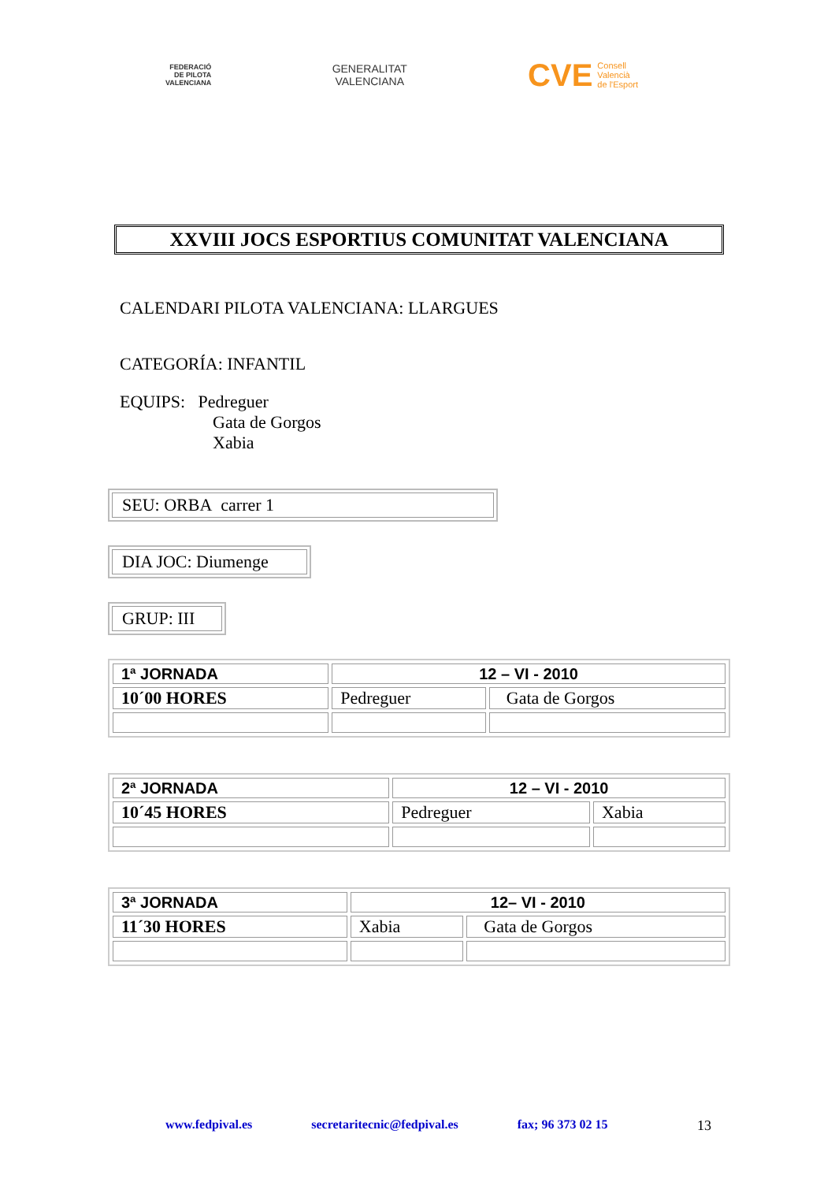FEDERACIÓ
DE PILOTA
VALENCIANA
GENERALITAT
VALENCIANA
CVE Consell
Valencià
de l'Esport
XXVIII JOCS ESPORTIUS COMUNITAT VALENCIANA
CALENDARI PILOTA VALENCIANA: LLARGUES
CATEGORÍA: INFANTIL
EQUIPS: Pedreguer
Gata de Gorgos
Xabia
SEU: ORBA carrer 1
DIA JOC: Diumenge
GRUP: III
| 1ª JORNADA | 12 – VI - 2010 | |
| 10´00 HORES | Pedreguer | Gata de Gorgos |
| 2ª JORNADA | 12 – VI - 2010 | |
| 10´45 HORES | Pedreguer | Xabia |
| 3ª JORNADA | 12– VI - 2010 | |
| 11´30 HORES | Xabia | Gata de Gorgos |
www.fedpival.es secretaritecnic@fedpival.es fax; 96 373 02 15
13